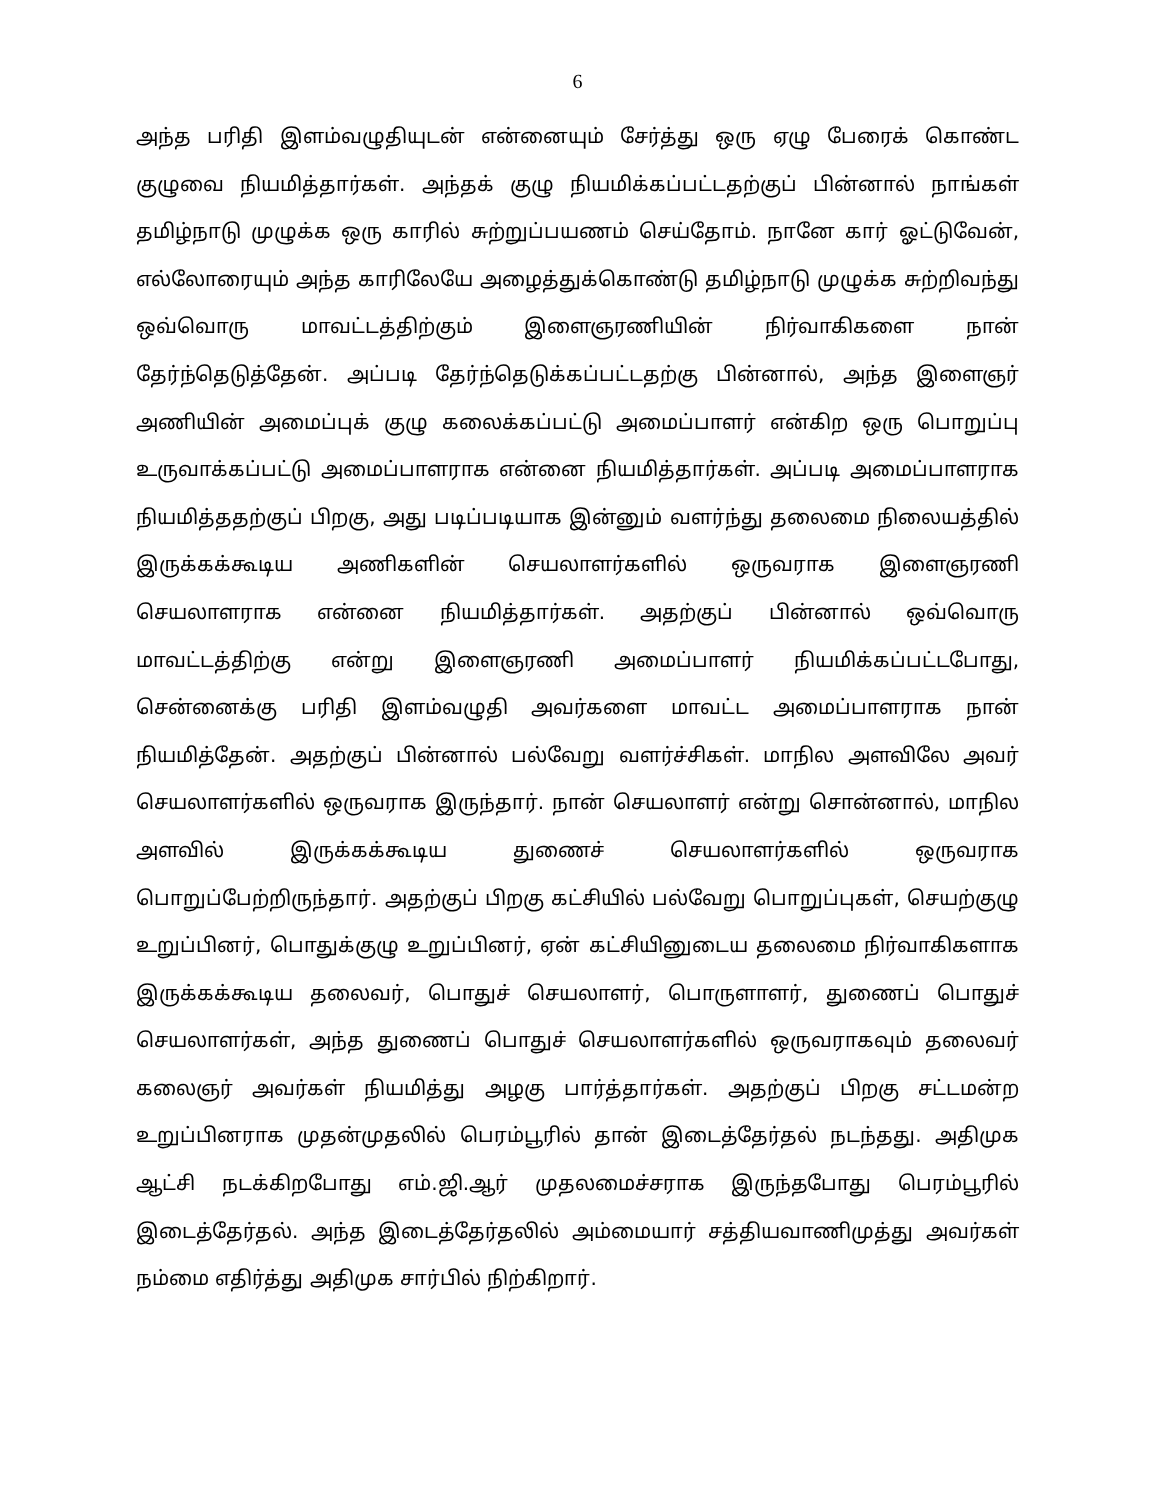6
அந்த பரிதி இளம்வழுதியுடன் என்னையும் சேர்த்து ஒரு ஏழு பேரைக் கொண்ட குழுவை நியமித்தார்கள். அந்தக் குழு நியமிக்கப்பட்டதற்குப் பின்னால் நாங்கள் தமிழ்நாடு முழுக்க ஒரு காரில் சுற்றுப்பயணம் செய்தோம். நானே கார் ஓட்டுவேன், எல்லோரையும் அந்த காரிலேயே அழைத்துக்கொண்டு தமிழ்நாடு முழுக்க சுற்றிவந்து ஒவ்வொரு மாவட்டத்திற்கும் இளைஞரணியின் நிர்வாகிகளை நான் தேர்ந்தெடுத்தேன். அப்படி தேர்ந்தெடுக்கப்பட்டதற்கு பின்னால், அந்த இளைஞர் அணியின் அமைப்புக் குழு கலைக்கப்பட்டு அமைப்பாளர் என்கிற ஒரு பொறுப்பு உருவாக்கப்பட்டு அமைப்பாளராக என்னை நியமித்தார்கள். அப்படி அமைப்பாளராக நியமித்ததற்குப் பிறகு, அது படிப்படியாக இன்னும் வளர்ந்து தலைமை நிலையத்தில் இருக்கக்கூடிய அணிகளின் செயலாளர்களில் ஒருவராக இளைஞரணி செயலாளராக என்னை நியமித்தார்கள். அதற்குப் பின்னால் ஒவ்வொரு மாவட்டத்திற்கு என்று இளைஞரணி அமைப்பாளர் நியமிக்கப்பட்டபோது, சென்னைக்கு பரிதி இளம்வழுதி அவர்களை மாவட்ட அமைப்பாளராக நான் நியமித்தேன். அதற்குப் பின்னால் பல்வேறு வளர்ச்சிகள். மாநில அளவிலே அவர் செயலாளர்களில் ஒருவராக இருந்தார். நான் செயலாளர் என்று சொன்னால், மாநில அளவில் இருக்கக்கூடிய துணைச் செயலாளர்களில் ஒருவராக பொறுப்பேற்றிருந்தார். அதற்குப் பிறகு கட்சியில் பல்வேறு பொறுப்புகள், செயற்குழு உறுப்பினர், பொதுக்குழு உறுப்பினர், ஏன் கட்சியினுடைய தலைமை நிர்வாகிகளாக இருக்கக்கூடிய தலைவர், பொதுச் செயலாளர், பொருளாளர், துணைப் பொதுச் செயலாளர்கள், அந்த துணைப் பொதுச் செயலாளர்களில் ஒருவராகவும் தலைவர் கலைஞர் அவர்கள் நியமித்து அழகு பார்த்தார்கள். அதற்குப் பிறகு சட்டமன்ற உறுப்பினராக முதன்முதலில் பெரம்பூரில் தான் இடைத்தேர்தல் நடந்தது. அதிமுக ஆட்சி நடக்கிறபோது எம்.ஜி.ஆர் முதலமைச்சராக இருந்தபோது பெரம்பூரில் இடைத்தேர்தல். அந்த இடைத்தேர்தலில் அம்மையார் சத்தியவாணிமுத்து அவர்கள் நம்மை எதிர்த்து அதிமுக சார்பில் நிற்கிறார்.